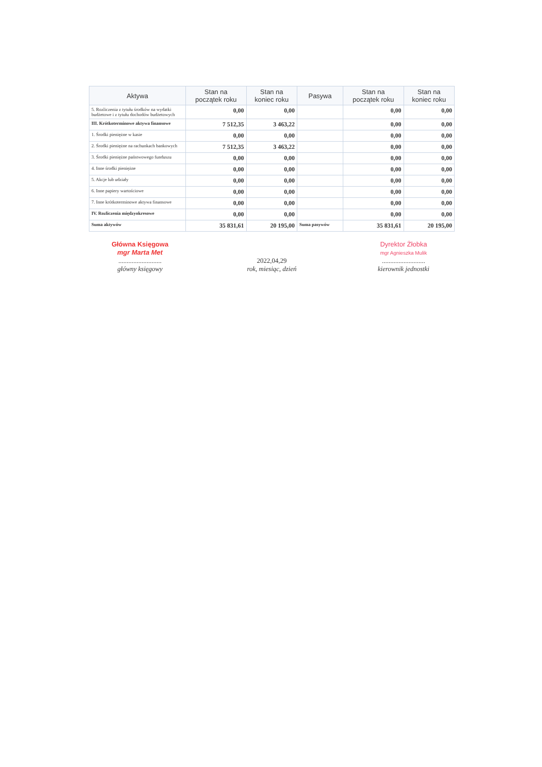| Aktywa | Stan na początek roku | Stan na koniec roku | Pasywa | Stan na początek roku | Stan na koniec roku |
| --- | --- | --- | --- | --- | --- |
| 5. Rozliczenia z tytułu środków na wydatki budżetowe i z tytułu dochodów budżetowych | 0,00 | 0,00 | | 0,00 | 0,00 |
| III. Krótkoterminowe aktywa finansowe | 7 512,35 | 3 463,22 | | 0,00 | 0,00 |
| 1. Środki pieniężne w kasie | 0,00 | 0,00 | | 0,00 | 0,00 |
| 2. Środki pieniężne na rachunkach bankowych | 7 512,35 | 3 463,22 | | 0,00 | 0,00 |
| 3. Środki pieniężne państwowego funduszu | 0,00 | 0,00 | | 0,00 | 0,00 |
| 4. Inne środki pieniężne | 0,00 | 0,00 | | 0,00 | 0,00 |
| 5. Akcje lub udziały | 0,00 | 0,00 | | 0,00 | 0,00 |
| 6. Inne papiery wartościowe | 0,00 | 0,00 | | 0,00 | 0,00 |
| 7. Inne krótkoterminowe aktywa finansowe | 0,00 | 0,00 | | 0,00 | 0,00 |
| IV. Rozliczenia międzyokresowe | 0,00 | 0,00 | | 0,00 | 0,00 |
| Suma aktywów | 35 831,61 | 20 195,00 | Suma pasywów | 35 831,61 | 20 195,00 |
Główna Księgowa
mgr Marta Met
..........................
główny księgowy
2022,04,29
rok, miesiąc, dzień
Dyrektor Żłobka
mgr Agnieszka Mulik
..........................
kierownik jednostki